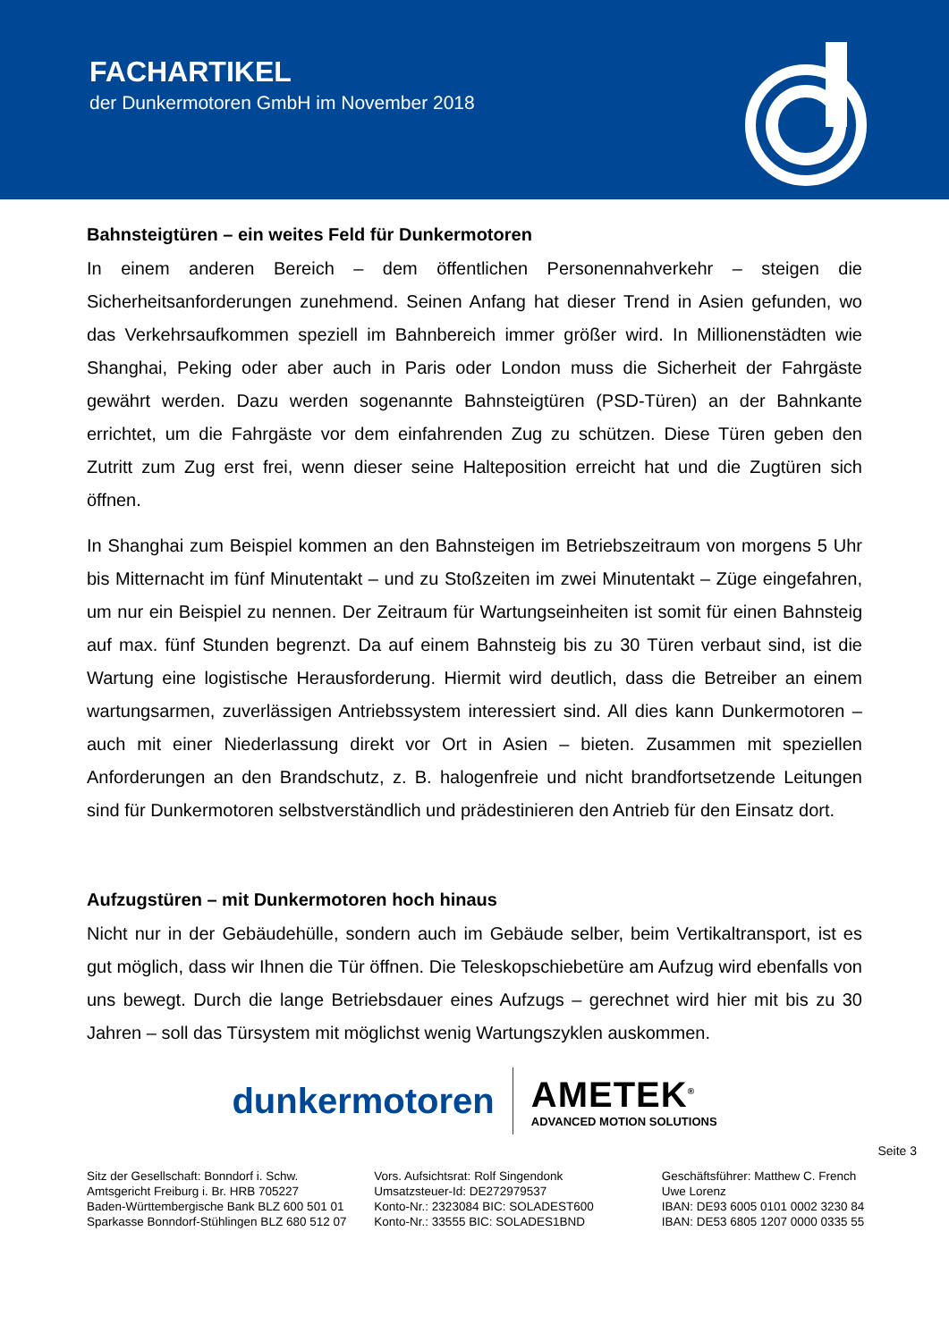FACHARTIKEL
der Dunkermotoren GmbH im November 2018
Bahnsteigtüren – ein weites Feld für Dunkermotoren
In einem anderen Bereich – dem öffentlichen Personennahverkehr – steigen die Sicherheitsanforderungen zunehmend. Seinen Anfang hat dieser Trend in Asien gefunden, wo das Verkehrsaufkommen speziell im Bahnbereich immer größer wird. In Millionenstädten wie Shanghai, Peking oder aber auch in Paris oder London muss die Sicherheit der Fahrgäste gewährt werden. Dazu werden sogenannte Bahnsteigtüren (PSD-Türen) an der Bahnkante errichtet, um die Fahrgäste vor dem einfahrenden Zug zu schützen. Diese Türen geben den Zutritt zum Zug erst frei, wenn dieser seine Halteposition erreicht hat und die Zugtüren sich öffnen.
In Shanghai zum Beispiel kommen an den Bahnsteigen im Betriebszeitraum von morgens 5 Uhr bis Mitternacht im fünf Minutentakt – und zu Stoßzeiten im zwei Minutentakt – Züge eingefahren, um nur ein Beispiel zu nennen. Der Zeitraum für Wartungseinheiten ist somit für einen Bahnsteig auf max. fünf Stunden begrenzt. Da auf einem Bahnsteig bis zu 30 Türen verbaut sind, ist die Wartung eine logistische Herausforderung. Hiermit wird deutlich, dass die Betreiber an einem wartungsarmen, zuverlässigen Antriebssystem interessiert sind. All dies kann Dunkermotoren – auch mit einer Niederlassung direkt vor Ort in Asien – bieten. Zusammen mit speziellen Anforderungen an den Brandschutz, z. B. halogenfreie und nicht brandfortsetzende Leitungen sind für Dunkermotoren selbstverständlich und prädestinieren den Antrieb für den Einsatz dort.
Aufzugstüren – mit Dunkermotoren hoch hinaus
Nicht nur in der Gebäudehülle, sondern auch im Gebäude selber, beim Vertikaltransport, ist es gut möglich, dass wir Ihnen die Tür öffnen. Die Teleskopschiebetüre am Aufzug wird ebenfalls von uns bewegt. Durch die lange Betriebsdauer eines Aufzugs – gerechnet wird hier mit bis zu 30 Jahren – soll das Türsystem mit möglichst wenig Wartungszyklen auskommen.
dunkermotoren
AMETEK<sup>®</sup>
ADVANCED MOTION SOLUTIONS
Seite 3
Sitz der Gesellschaft: Bonndorf i. Schw.
Amtsgericht Freiburg i. Br. HRB 705227
Baden-Württembergische Bank BLZ 600 501 01
Sparkasse Bonndorf-Stühlingen BLZ 680 512 07
Vors. Aufsichtsrat: Rolf Singendonk
Umsatzsteuer-Id: DE272979537
Konto-Nr.: 2323084 BIC: SOLADEST600
Konto-Nr.: 33555 BIC: SOLADES1BND
Geschäftsführer: Matthew C. French
Uwe Lorenz
IBAN: DE93 6005 0101 0002 3230 84
IBAN: DE53 6805 1207 0000 0335 55